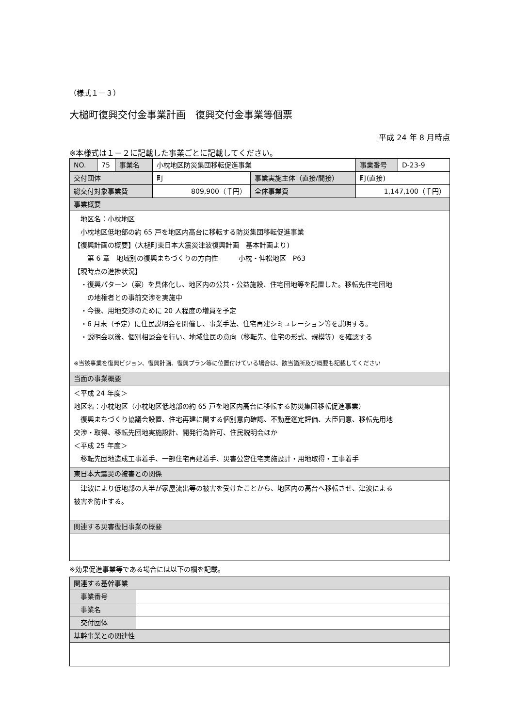（様式１－３）
大槌町復興交付金事業計画　復興交付金事業等個票
平成 24 年 8 月時点
※本様式は１－２に記載した事業ごとに記載してください。
| NO. | 75 | 事業名 | 小枕地区防災集団移転促進事業 | | 事業番号 | D-23-9 |
| 交付団体 | | | 町 | 事業実施主体（直接/間接） | 町(直接) | |
| 総交付対象事業費 | | | 809,900（千円） | 全体事業費 | 1,147,100（千円） | |
| 事業概要 | | | | | | |
| 地区名：小枕地区 小枕地区低地部の約 65 戸を地区内高台に移転する防災集団移転促進事業 【復興計画の概要】(大槌町東日本大震災津波復興計画 基本計画より) 第 6 章 地域別の復興まちづくりの方向性 小枕・伸松地区 P63 【現時点の進捗状況】 ・復興パターン（案）を具体化し、地区内の公共・公益施設、住宅団地等を配置した。移転先住宅団地 の地権者との事前交渉を実施中 ・今後、用地交渉のために 20 人程度の増員を予定 ・6 月末（予定）に住民説明会を開催し、事業手法、住宅再建シミュレーション等を説明する。 ・説明会以後、個別相談会を行い、地域住民の意向（移転先、住宅の形式、規模等）を確認する ※当該事業を復興ビジョン、復興計画、復興プラン等に位置付けている場合は、該当箇所及び概要も記載してください | | | | | | |
| 当面の事業概要 | | | | | | |
| ＜平成 24 年度＞ 地区名：小枕地区（小枕地区低地部の約 65 戸を地区内高台に移転する防災集団移転促進事業） 復興まちづくり協議会設置、住宅再建に関する個別意向確認、不動産鑑定評価、大臣同意、移転先用地 交渉・取得、移転先団地実施設計、開発行為許可、住民説明会ほか ＜平成 25 年度＞ 移転先団地造成工事着手、一部住宅再建着手、災害公営住宅実施設計・用地取得・工事着手 | | | | | | |
| 東日本大震災の被害との関係 | | | | | | |
| 津波により低地部の大半が家屋流出等の被害を受けたことから、地区内の高台へ移転させ、津波による 被害を防止する。 | | | | | | |
| 関連する災害復旧事業の概要 | | | | | | |
※効果促進事業等である場合には以下の欄を記載。
| 関連する基幹事業 | |
| 事業番号 | |
| 事業名 | |
| 交付団体 | |
| 基幹事業との関連性 | |